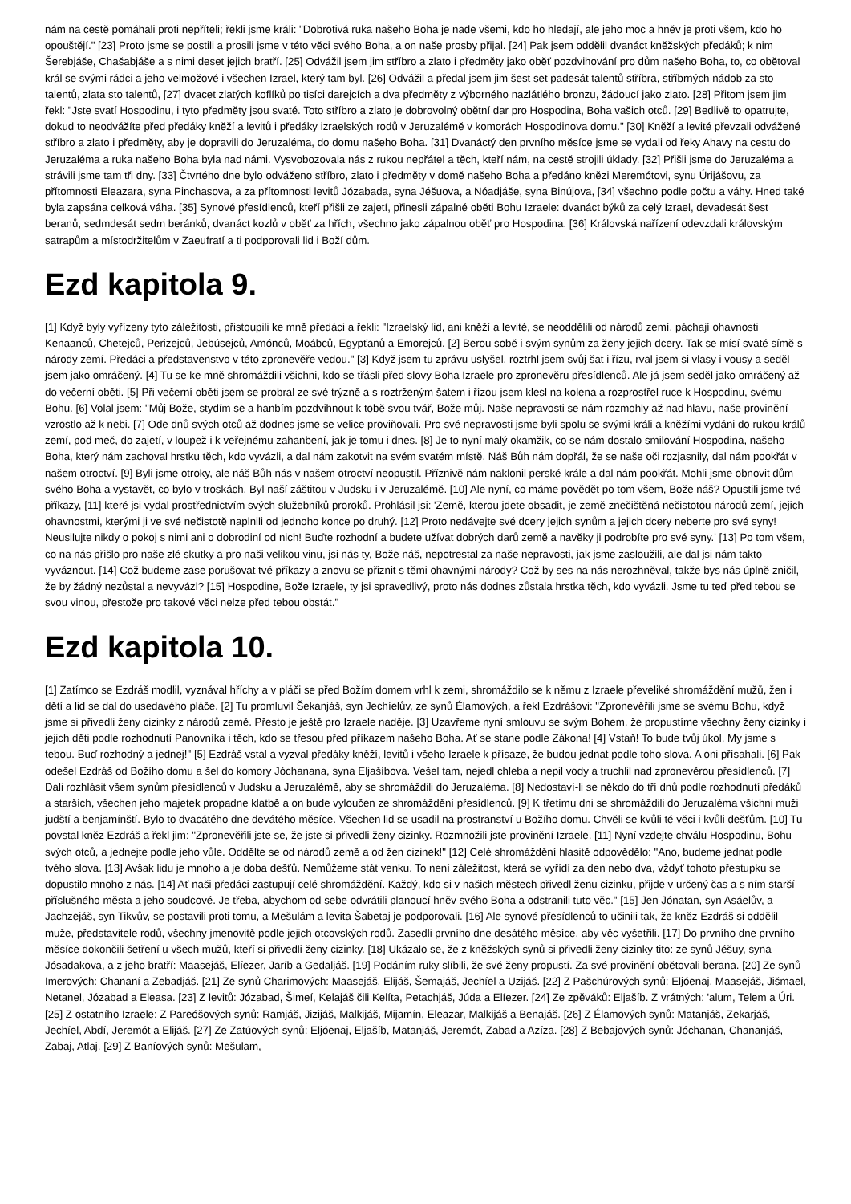nám na cestě pomáhali proti nepříteli; řekli jsme králi: "Dobrotivá ruka našeho Boha je nade všemi, kdo ho hledají, ale jeho moc a hněv je proti všem, kdo ho opouštějí." [23] Proto jsme se postili a prosili jsme v této věci svého Boha, a on naše prosby přijal. [24] Pak jsem oddělil dvanáct kněžských předáků; k nim Šerebjáše, Chašabjáše a s nimi deset jejich bratří. [25] Odvážil jsem jim stříbro a zlato i předměty jako oběť pozdvihování pro dům našeho Boha, to, co obětoval král se svými rádci a jeho velmožové i všechen Izrael, který tam byl. [26] Odvážil a předal jsem jim šest set padesát talentů stříbra, stříbrných nádob za sto talentů, zlata sto talentů, [27] dvacet zlatých koflíků po tisíci darejcích a dva předměty z výborného nazlátlého bronzu, žádoucí jako zlato. [28] Přitom jsem jim řekl: "Jste svatí Hospodinu, i tyto předměty jsou svaté. Toto stříbro a zlato je dobrovolný obětní dar pro Hospodina, Boha vašich otců. [29] Bedlivě to opatrujte, dokud to neodvážíte před předáky kněží a levitů i předáky izraelských rodů v Jeruzalémě v komorách Hospodinova domu." [30] Kněží a levité převzali odvážené stříbro a zlato i předměty, aby je dopravili do Jeruzaléma, do domu našeho Boha. [31] Dvanáctý den prvního měsíce jsme se vydali od řeky Ahavy na cestu do Jeruzaléma a ruka našeho Boha byla nad námi. Vysvobozovala nás z rukou nepřátel a těch, kteří nám, na cestě strojili úklady. [32] Přišli jsme do Jeruzaléma a strávili jsme tam tři dny. [33] Čtvrtého dne bylo odváženo stříbro, zlato i předměty v domě našeho Boha a předáno knězi Meremótovi, synu Úrijášovu, za přítomnosti Eleazara, syna Pinchasova, a za přítomnosti levitů Józabada, syna Jéšuova, a Nóadjáše, syna Binújova, [34] všechno podle počtu a váhy. Hned také byla zapsána celková váha. [35] Synové přesídlenců, kteří přišli ze zajetí, přinesli zápalné oběti Bohu Izraele: dvanáct býků za celý Izrael, devadesát šest beranů, sedmdesát sedm beránků, dvanáct kozlů v oběť za hřích, všechno jako zápalnou oběť pro Hospodina. [36] Královská nařízení odevzdali královským satrapům a místodržitelům v Zaeufratí a ti podporovali lid i Boží dům.
Ezd kapitola 9.
[1] Když byly vyřízeny tyto záležitosti, přistoupili ke mně předáci a řekli: "Izraelský lid, ani kněží a levité, se neoddělili od národů zemí, páchají ohavnosti Kenaanců, Chetejců, Perizejců, Jebúsejců, Amónců, Moábců, Egypťanů a Emorejců. [2] Berou sobě i svým synům za ženy jejich dcery. Tak se mísí svaté símě s národy zemí. Předáci a představenstvo v této zpronevěře vedou." [3] Když jsem tu zprávu uslyšel, roztrhl jsem svůj šat i řízu, rval jsem si vlasy i vousy a seděl jsem jako omráčený. [4] Tu se ke mně shromáždili všichni, kdo se třásli před slovy Boha Izraele pro zpronevěru přesídlenců. Ale já jsem seděl jako omráčený až do večerní oběti. [5] Při večerní oběti jsem se probral ze své trýzně a s roztrženým šatem i řízou jsem klesl na kolena a rozprostřel ruce k Hospodinu, svému Bohu. [6] Volal jsem: "Můj Bože, stydím se a hanbím pozdvihnout k tobě svou tvář, Bože můj. Naše nepravosti se nám rozmohly až nad hlavu, naše provinění vzrostlo až k nebi. [7] Ode dnů svých otců až dodnes jsme se velice proviňovali. Pro své nepravosti jsme byli spolu se svými králi a kněžími vydáni do rukou králů zemí, pod meč, do zajetí, v loupež i k veřejnému zahanbení, jak je tomu i dnes. [8] Je to nyní malý okamžik, co se nám dostalo smilování Hospodina, našeho Boha, který nám zachoval hrstku těch, kdo vyvázli, a dal nám zakotvit na svém svatém místě. Náš Bůh nám dopřál, že se naše oči rozjasnily, dal nám pookřát v našem otroctví. [9] Byli jsme otroky, ale náš Bůh nás v našem otroctví neopustil. Příznivě nám naklonil perské krále a dal nám pookřát. Mohli jsme obnovit dům svého Boha a vystavět, co bylo v troskách. Byl naší záštitou v Judsku i v Jeruzalémě. [10] Ale nyní, co máme povědět po tom všem, Bože náš? Opustili jsme tvé příkazy, [11] které jsi vydal prostřednictvím svých služebníků proroků. Prohlásil jsi: 'Země, kterou jdete obsadit, je země znečištěná nečistotou národů zemí, jejich ohavnostmi, kterými ji ve své nečistotě naplnili od jednoho konce po druhý. [12] Proto nedávejte své dcery jejich synům a jejich dcery neberte pro své syny! Neusilujte nikdy o pokoj s nimi ani o dobrodiní od nich! Buďte rozhodní a budete užívat dobrých darů země a navěky ji podrobíte pro své syny.' [13] Po tom všem, co na nás přišlo pro naše zlé skutky a pro naši velikou vinu, jsi nás ty, Bože náš, nepotrestal za naše nepravosti, jak jsme zasloužili, ale dal jsi nám takto vyváznout. [14] Což budeme zase porušovat tvé příkazy a znovu se přiznit s těmi ohavnými národy? Což by ses na nás nerozhněval, takže bys nás úplně zničil, že by žádný nezůstal a nevyvázl? [15] Hospodine, Bože Izraele, ty jsi spravedlivý, proto nás dodnes zůstala hrstka těch, kdo vyvázli. Jsme tu teď před tebou se svou vinou, přestože pro takové věci nelze před tebou obstát."
Ezd kapitola 10.
[1] Zatímco se Ezdráš modlil, vyznával hříchy a v pláči se před Božím domem vrhl k zemi, shromáždilo se k němu z Izraele převeliké shromáždění mužů, žen i dětí a lid se dal do usedavého pláče. [2] Tu promluvil Šekanjáš, syn Jechíelův, ze synů Élamových, a řekl Ezdrášovi: "Zpronevěřili jsme se svému Bohu, když jsme si přivedli ženy cizinky z národů země. Přesto je ještě pro Izraele naděje. [3] Uzavřeme nyní smlouvu se svým Bohem, že propustíme všechny ženy cizinky i jejich děti podle rozhodnutí Panovníka i těch, kdo se třesou před příkazem našeho Boha. Ať se stane podle Zákona! [4] Vstaň! To bude tvůj úkol. My jsme s tebou. Buď rozhodný a jednej!" [5] Ezdráš vstal a vyzval předáky kněží, levitů i všeho Izraele k přísaze, že budou jednat podle toho slova. A oni přísahali. [6] Pak odešel Ezdráš od Božího domu a šel do komory Jóchanana, syna Eljašíbova. Vešel tam, nejedl chleba a nepil vody a truchlil nad zpronevěrou přesídlenců. [7] Dali rozhlásit všem synům přesídlenců v Judsku a Jeruzalémě, aby se shromáždili do Jeruzaléma. [8] Nedostaví-li se někdo do tří dnů podle rozhodnutí předáků a starších, všechen jeho majetek propadne klatbě a on bude vyloučen ze shromáždění přesídlenců. [9] K třetímu dni se shromáždili do Jeruzaléma všichni muži judští a benjamínští. Bylo to dvacátého dne devátého měsíce. Všechen lid se usadil na prostranství u Božího domu. Chvěli se kvůli té věci i kvůli dešťům. [10] Tu povstal kněz Ezdráš a řekl jim: "Zpronevěřili jste se, že jste si přivedli ženy cizinky. Rozmnožili jste provinění Izraele. [11] Nyní vzdejte chválu Hospodinu, Bohu svých otců, a jednejte podle jeho vůle. Oddělte se od národů země a od žen cizinek!" [12] Celé shromáždění hlasitě odpovědělo: "Ano, budeme jednat podle tvého slova. [13] Avšak lidu je mnoho a je doba dešťů. Nemůžeme stát venku. To není záležitost, která se vyřídí za den nebo dva, vždyť tohoto přestupku se dopustilo mnoho z nás. [14] Ať naši předáci zastupují celé shromáždění. Každý, kdo si v našich městech přivedl ženu cizinku, přijde v určený čas a s ním starší příslušného města a jeho soudcové. Je třeba, abychom od sebe odvrátili planoucí hněv svého Boha a odstranili tuto věc." [15] Jen Jónatan, syn Asáelův, a Jachzejáš, syn Tikvův, se postavili proti tomu, a Mešulám a levita Šabetaj je podporovali. [16] Ale synové přesídlenců to učinili tak, že kněz Ezdráš si oddělil muže, představitele rodů, všechny jmenovitě podle jejich otcovských rodů. Zasedli prvního dne desátého měsíce, aby věc vyšetřili. [17] Do prvního dne prvního měsíce dokončili šetření u všech mužů, kteří si přivedli ženy cizinky. [18] Ukázalo se, že z kněžských synů si přivedli ženy cizinky tito: ze synů Jéšuy, syna Jósadakova, a z jeho bratří: Maasejáš, Elíezer, Jaríb a Gedaljáš. [19] Podáním ruky slíbili, že své ženy propustí. Za své provinění obětovali berana. [20] Ze synů Imerových: Chananí a Zebadjáš. [21] Ze synů Charimových: Maasejáš, Elijáš, Šemajáš, Jechíel a Uzijáš. [22] Z Pašchúrových synů: Eljóenaj, Maasejáš, Jišmael, Netanel, Józabad a Eleasa. [23] Z levitů: Józabad, Šimeí, Kelajáš čili Kelíta, Petachjáš, Júda a Elíezer. [24] Ze zpěváků: Eljašíb. Z vrátných: 'alum, Telem a Úri. [25] Z ostatního Izraele: Z Pareóšových synů: Ramjáš, Jizijáš, Malkijáš, Mijamín, Eleazar, Malkijáš a Benajáš. [26] Z Élamových synů: Matanjáš, Zekarjáš, Jechíel, Abdí, Jeremót a Elijáš. [27] Ze Zatúových synů: Eljóenaj, Eljašíb, Matanjáš, Jeremót, Zabad a Azíza. [28] Z Bebajových synů: Jóchanan, Chananjáš, Zabaj, Atlaj. [29] Z Baníových synů: Mešulam,